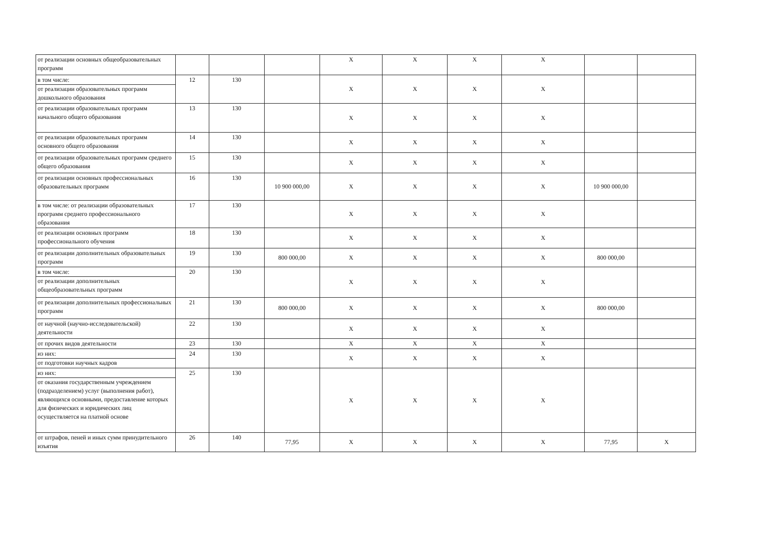| от реализации основных общеобразовательных программ | | | | Х | Х | Х | Х | | |
| в том числе: от реализации образовательных программ дошкольного образования | 12 | 130 | | Х | Х | Х | Х | | |
| от реализации образовательных программ начального общего образования | 13 | 130 | | Х | Х | Х | Х | | |
| от реализации образовательных программ основного общего образования | 14 | 130 | | Х | Х | Х | Х | | |
| от реализации образовательных программ среднего общего образования | 15 | 130 | | Х | Х | Х | Х | | |
| от реализации основных профессиональных образовательных программ | 16 | 130 | 10 900 000,00 | Х | Х | Х | Х | 10 900 000,00 | |
| в том числе: от реализации образовательных программ среднего профессионального образования | 17 | 130 | | Х | Х | Х | Х | | |
| от реализации основных программ профессионального обучения | 18 | 130 | | Х | Х | Х | Х | | |
| от реализации дополнительных образовательных программ | 19 | 130 | 800 000,00 | Х | Х | Х | Х | 800 000,00 | |
| в том числе: от реализации дополнительных общеобразовательных программ | 20 | 130 | | Х | Х | Х | Х | | |
| от реализации дополнительных профессиональных программ | 21 | 130 | 800 000,00 | Х | Х | Х | Х | 800 000,00 | |
| от научной (научно-исследовательской) деятельности | 22 | 130 | | Х | Х | Х | Х | | |
| от прочих видов деятельности | 23 | 130 | | Х | Х | Х | Х | | |
| из них: от подготовки научных кадров | 24 | 130 | | Х | Х | Х | Х | | |
| из них: от оказания государственным учреждением (подразделением) услуг (выполнения работ), являющихся основными, предоставление которых для физических и юридических лиц осуществляется на платной основе | 25 | 130 | | Х | Х | Х | Х | | |
| от штрафов, пеней и иных сумм принудительного изъятия | 26 | 140 | 77,95 | Х | Х | Х | Х | 77,95 | Х |